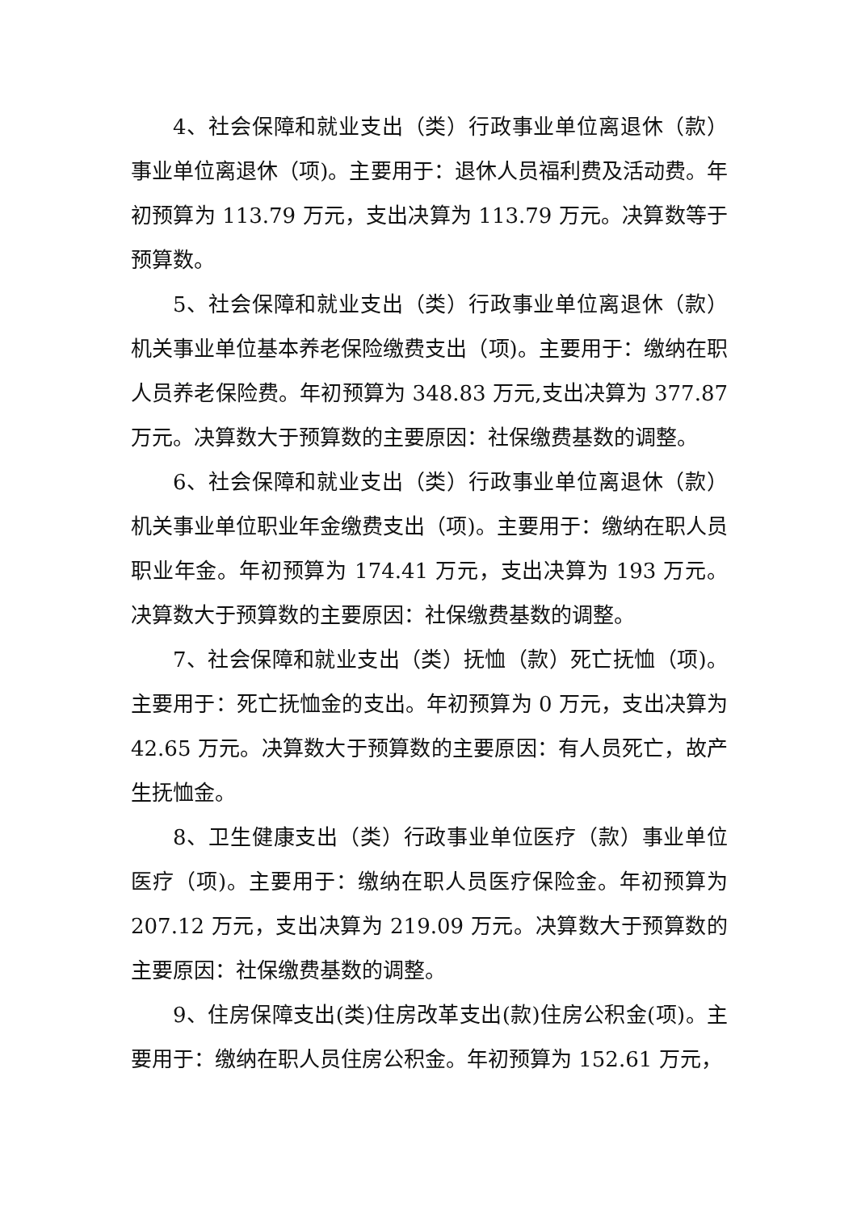4、社会保障和就业支出（类）行政事业单位离退休（款）事业单位离退休（项)。主要用于：退休人员福利费及活动费。年初预算为 113.79 万元，支出决算为 113.79 万元。决算数等于预算数。
5、社会保障和就业支出（类）行政事业单位离退休（款）机关事业单位基本养老保险缴费支出（项)。主要用于：缴纳在职人员养老保险费。年初预算为 348.83 万元,支出决算为 377.87 万元。决算数大于预算数的主要原因：社保缴费基数的调整。
6、社会保障和就业支出（类）行政事业单位离退休（款）机关事业单位职业年金缴费支出（项)。主要用于：缴纳在职人员职业年金。年初预算为 174.41 万元，支出决算为 193 万元。决算数大于预算数的主要原因：社保缴费基数的调整。
7、社会保障和就业支出（类）抚恤（款）死亡抚恤（项)。主要用于：死亡抚恤金的支出。年初预算为 0 万元，支出决算为 42.65 万元。决算数大于预算数的主要原因：有人员死亡，故产生抚恤金。
8、卫生健康支出（类）行政事业单位医疗（款）事业单位医疗（项)。主要用于：缴纳在职人员医疗保险金。年初预算为 207.12 万元，支出决算为 219.09 万元。决算数大于预算数的主要原因：社保缴费基数的调整。
9、住房保障支出(类)住房改革支出(款)住房公积金(项)。主要用于：缴纳在职人员住房公积金。年初预算为 152.61 万元，